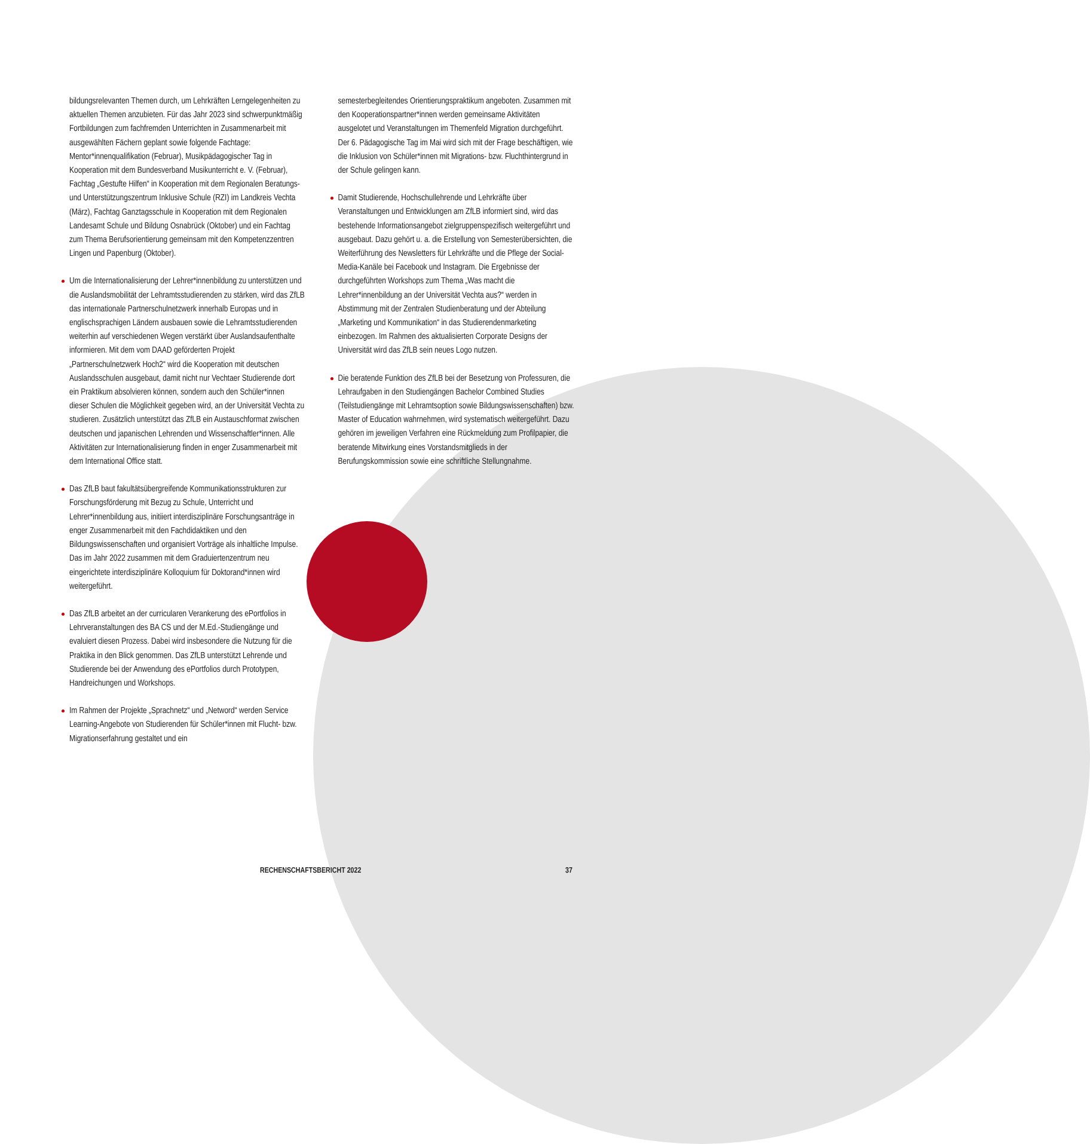bildungsrelevanten Themen durch, um Lehrkräften Lerngelegen­heiten zu aktuellen Themen anzubieten. Für das Jahr 2023 sind schwerpunktmäßig Fortbildungen zum fachfremden Unterrichten in Zusammenarbeit mit ausgewählten Fächern geplant sowie folgende Fachtage: Mentor*innenqualifikation (Februar), Musikpädagogischer Tag in Kooperation mit dem Bundesverband Musikunterricht e. V. (Februar), Fachtag „Gestufte Hilfen“ in Kooperation mit dem Regionalen Beratungs- und Unterstüt­zungszentrum Inklusive Schule (RZI) im Landkreis Vechta (März), Fachtag Ganztagsschule in Kooperation mit dem Regionalen Landesamt Schule und Bildung Osnabrück (Oktober) und ein Fachtag zum Thema Berufsorientierung gemeinsam mit den Kompetenzzentren Lingen und Papenburg (Oktober).
Um die Internationalisierung der Lehrer*innenbildung zu unterstützen und die Auslandsmobilität der Lehramtsstudieren­den zu stärken, wird das ZfLB das internationale Partnerschul­netzwerk innerhalb Europas und in englischsprachigen Ländern ausbauen sowie die Lehramtsstudierenden weiterhin auf verschiedenen Wegen verstärkt über Auslandsaufenthalte informieren. Mit dem vom DAAD geförderten Projekt „Partnerschulnetzwerk Hoch2“ wird die Kooperation mit deutschen Auslandsschulen ausgebaut, damit nicht nur Vechtaer Studierende dort ein Praktikum absolvieren können, sondern auch den Schüler*innen dieser Schulen die Möglichkeit gegeben wird, an der Universität Vechta zu studieren. Zusätzlich unterstützt das ZfLB ein Austauschformat zwischen deutschen und japanischen Lehrenden und Wissenschaftler*innen. Alle Aktivitäten zur Internationalisierung finden in enger Zusammen­arbeit mit dem International Office statt.
Das ZfLB baut fakultätsübergreifende Kommunikationsstruk­turen zur Forschungsförderung mit Bezug zu Schule, Unterricht und Lehrer*innenbildung aus, initiiert interdisziplinäre Forschungsanträge in enger Zusammenarbeit mit den Fach­didaktiken und den Bildungswissenschaften und organisiert Vorträge als inhaltliche Impulse. Das im Jahr 2022 zusammen mit dem Graduiertenzentrum neu eingerichtete interdisziplinäre Kolloquium für Doktorand*innen wird weitergeführt.
Das ZfLB arbeitet an der curricularen Verankerung des ePort­folios in Lehrveranstaltungen des BA CS und der M.Ed.-Studiengänge und evaluiert diesen Prozess. Dabei wird insbesondere die Nutzung für die Praktika in den Blick genommen. Das ZfLB unterstützt Lehrende und Studierende bei der Anwendung des ePortfolios durch Prototypen, Handreichungen und Workshops.
Im Rahmen der Projekte „Sprachnetz“ und „Netword“ werden Service Learning-Angebote von Studierenden für Schüler*innen mit Flucht- bzw. Migrationserfahrung gestaltet und ein
semesterbegleitendes Orientierungspraktikum angeboten. Zusammen mit den Kooperationspartner*innen werden gemeinsame Aktivitäten ausgelotet und Veranstaltungen im Themenfeld Migration durchgeführt. Der 6. Pädagogische Tag im Mai wird sich mit der Frage beschäftigen, wie die Inklusion von Schüler*innen mit Migrations- bzw. Fluchthintergrund in der Schule gelingen kann.
Damit Studierende, Hochschullehrende und Lehrkräfte über Veranstaltungen und Entwicklungen am ZfLB informiert sind, wird das bestehende Informationsangebot zielgruppenspezifisch weitergeführt und ausgebaut. Dazu gehört u. a. die Erstellung von Semesterübersichten, die Weiterführung des Newsletters für Lehrkräfte und die Pflege der Social-Media-Kanäle bei Facebook und Instagram. Die Ergebnisse der durchgeführten Workshops zum Thema „Was macht die Lehrer*innenbildung an der Universität Vechta aus?“ werden in Abstimmung mit der Zentralen Studienberatung und der Abteilung „Marketing und Kommunikation“ in das Studierendenmarketing einbezogen. Im Rahmen des aktualisierten Corporate Designs der Universität wird das ZfLB sein neues Logo nutzen.
Die beratende Funktion des ZfLB bei der Besetzung von Professuren, die Lehraufgaben in den Studiengängen Bachelor Combined Studies (Teilstudiengänge mit Lehramtsoption sowie Bildungswissenschaften) bzw. Master of Education wahr­nehmen, wird systematisch weitergeführt. Dazu gehören im jeweiligen Verfahren eine Rückmeldung zum Profilpapier, die beratende Mitwirkung eines Vorstandsmitglieds in der Berufungskommission sowie eine schriftliche Stellungnahme.
RECHENSCHAFTSBERICHT 2022 37